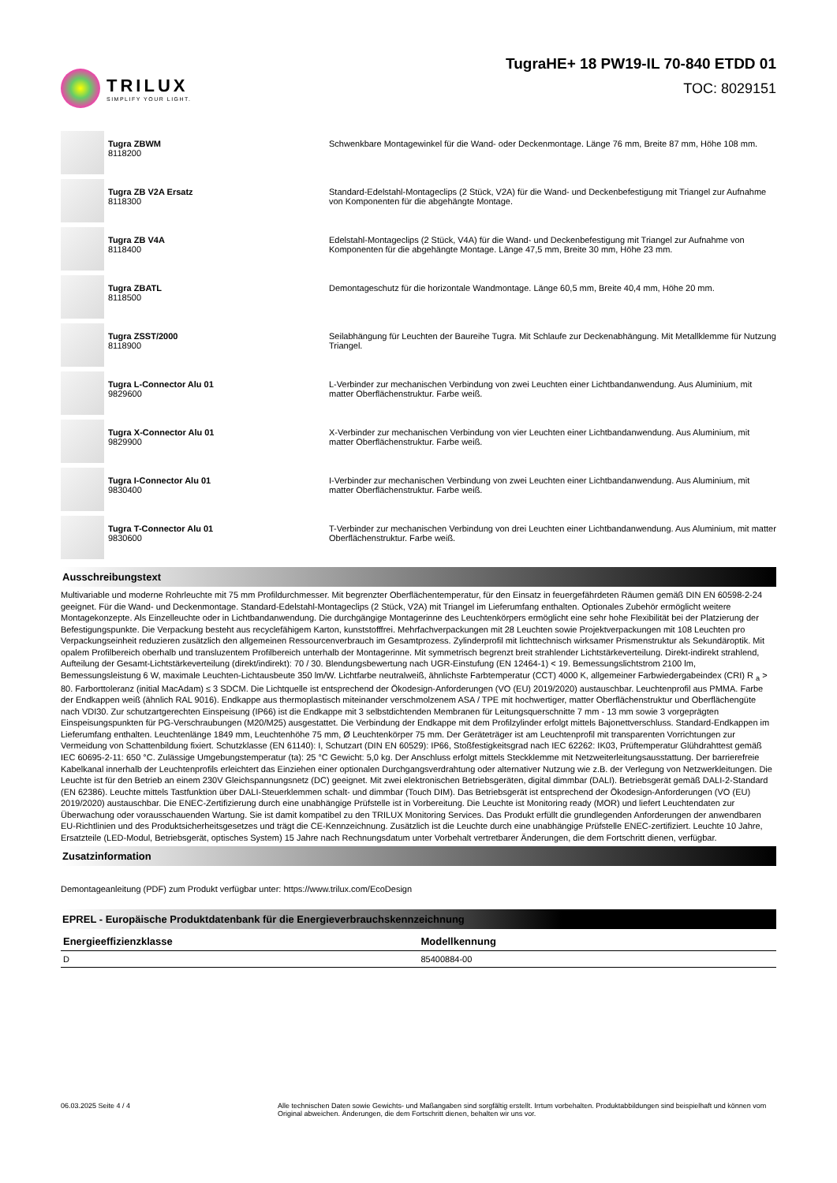TRILUX
SIMPLIFY YOUR LIGHT.
TugraHE+ 18 PW19-IL 70-840 ETDD 01
TOC: 8029151
Tugra ZBWM
8118200
Schwenkbare Montagewinkel für die Wand- oder Deckenmontage. Länge 76 mm, Breite 87 mm, Höhe 108 mm.
Tugra ZB V2A Ersatz
8118300
Standard-Edelstahl-Montageclips (2 Stück, V2A) für die Wand- und Deckenbefestigung mit Triangel zur Aufnahme von Komponenten für die abgehängte Montage.
Tugra ZB V4A
8118400
Edelstahl-Montageclips (2 Stück, V4A) für die Wand- und Deckenbefestigung mit Triangel zur Aufnahme von Komponenten für die abgehängte Montage. Länge 47,5 mm, Breite 30 mm, Höhe 23 mm.
Tugra ZBATL
8118500
Demontageschutz für die horizontale Wandmontage. Länge 60,5 mm, Breite 40,4 mm, Höhe 20 mm.
Tugra ZSST/2000
8118900
Seilabhängung für Leuchten der Baureihe Tugra. Mit Schlaufe zur Deckenabhängung. Mit Metallklemme für Nutzung Triangel.
Tugra L-Connector Alu 01
9829600
L-Verbinder zur mechanischen Verbindung von zwei Leuchten einer Lichtbandanwendung. Aus Aluminium, mit matter Oberflächenstruktur. Farbe weiß.
Tugra X-Connector Alu 01
9829900
X-Verbinder zur mechanischen Verbindung von vier Leuchten einer Lichtbandanwendung. Aus Aluminium, mit matter Oberflächenstruktur. Farbe weiß.
Tugra I-Connector Alu 01
9830400
I-Verbinder zur mechanischen Verbindung von zwei Leuchten einer Lichtbandanwendung. Aus Aluminium, mit matter Oberflächenstruktur. Farbe weiß.
Tugra T-Connector Alu 01
9830600
T-Verbinder zur mechanischen Verbindung von drei Leuchten einer Lichtbandanwendung. Aus Aluminium, mit matter Oberflächenstruktur. Farbe weiß.
Ausschreibungstext
Multivariable und moderne Rohrleuchte mit 75 mm Profildurchmesser. Mit begrenzter Oberflächentemperatur, für den Einsatz in feuergefährdeten Räumen gemäß DIN EN 60598-2-24 geeignet. Für die Wand- und Deckenmontage. Standard-Edelstahl-Montageclips (2 Stück, V2A) mit Triangel im Lieferumfang enthalten. Optionales Zubehör ermöglicht weitere Montagekonzepte. Als Einzelleuchte oder in Lichtbandanwendung. Die durchgängige Montagerinne des Leuchtenkörpers ermöglicht eine sehr hohe Flexibilität bei der Platzierung der Befestigungspunkte. Die Verpackung besteht aus recyclefähigem Karton, kunststofffrei. Mehrfachverpackungen mit 28 Leuchten sowie Projektverpackungen mit 108 Leuchten pro Verpackungseinheit reduzieren zusätzlich den allgemeinen Ressourcenverbrauch im Gesamtprozess. Zylinderprofil mit lichttechnisch wirksamer Prismenstruktur als Sekundäroptik. Mit opalem Profilbereich oberhalb und transluzentem Profilbereich unterhalb der Montagerinne. Mit symmetrisch begrenzt breit strahlender Lichtstärkeverteilung. Direkt-indirekt strahlend, Aufteilung der Gesamt-Lichtstärkeverteilung (direkt/indirekt): 70 / 30. Blendungsbewertung nach UGR-Einstufung (EN 12464-1) < 19. Bemessungslichtstrom 2100 lm, Bemessungsleistung 6 W, maximale Leuchten-Lichtausbeute 350 lm/W. Lichtfarbe neutralweiß, ähnlichste Farbtemperatur (CCT) 4000 K, allgemeiner Farbwiedergabeindex (CRI) R <sub>a</sub> > 80. Farborttoleranz (initial MacAdam) ≤ 3 SDCM. Die Lichtquelle ist entsprechend der Ökodesign-Anforderungen (VO (EU) 2019/2020) austauschbar. Leuchtenprofil aus PMMA. Farbe der Endkappen weiß (ähnlich RAL 9016). Endkappe aus thermoplastisch miteinander verschmolzenem ASA / TPE mit hochwertiger, matter Oberflächenstruktur und Oberflächengüte nach VDI30. Zur schutzartgerechten Einspeisung (IP66) ist die Endkappe mit 3 selbstdichtenden Membranen für Leitungsquerschnitte 7 mm - 13 mm sowie 3 vorgeprägten Einspeisungspunkten für PG-Verschraubungen (M20/M25) ausgestattet. Die Verbindung der Endkappe mit dem Profilzylinder erfolgt mittels Bajonettverschluss. Standard-Endkappen im Lieferumfang enthalten. Leuchtenlänge 1849 mm, Leuchtenhöhe 75 mm, Ø Leuchtenkörper 75 mm. Der Geräteträger ist am Leuchtenprofil mit transparenten Vorrichtungen zur Vermeidung von Schattenbildung fixiert. Schutzklasse (EN 61140): I, Schutzart (DIN EN 60529): IP66, Stoßfestigkeitsgrad nach IEC 62262: IK03, Prüftemperatur Glühdrahttest gemäß IEC 60695-2-11: 650 °C. Zulässige Umgebungstemperatur (ta): 25 °C Gewicht: 5,0 kg. Der Anschluss erfolgt mittels Steckklemme mit Netzweiterleitungsausstattung. Der barrierefreie Kabelkanal innerhalb der Leuchtenprofils erleichtert das Einziehen einer optionalen Durchgangsverdrahtung oder alternativer Nutzung wie z.B. der Verlegung von Netzwerkleitungen. Die Leuchte ist für den Betrieb an einem 230V Gleichspannungsnetz (DC) geeignet. Mit zwei elektronischen Betriebsgeräten, digital dimmbar (DALI). Betriebsgerät gemäß DALI-2-Standard (EN 62386). Leuchte mittels Tastfunktion über DALI-Steuerklemmen schalt- und dimmbar (Touch DIM). Das Betriebsgerät ist entsprechend der Ökodesign-Anforderungen (VO (EU) 2019/2020) austauschbar. Die ENEC-Zertifizierung durch eine unabhängige Prüfstelle ist in Vorbereitung. Die Leuchte ist Monitoring ready (MOR) und liefert Leuchtendaten zur Überwachung oder vorausschauenden Wartung. Sie ist damit kompatibel zu den TRILUX Monitoring Services. Das Produkt erfüllt die grundlegenden Anforderungen der anwendbaren EU-Richtlinien und des Produktsicherheitsgesetzes und trägt die CE-Kennzeichnung. Zusätzlich ist die Leuchte durch eine unabhängige Prüfstelle ENEC-zertifiziert. Leuchte 10 Jahre, Ersatzteile (LED-Modul, Betriebsgerät, optisches System) 15 Jahre nach Rechnungsdatum unter Vorbehalt vertretbarer Änderungen, die dem Fortschritt dienen, verfügbar.
Zusatzinformation
Demontageanleitung (PDF) zum Produkt verfügbar unter: https://www.trilux.com/EcoDesign
EPREL - Europäische Produktdatenbank für die Energieverbrauchskennzeichnung
| Energieeffizienzklasse | Modellkennung |
| --- | --- |
| D | 85400884-00 |
06.03.2025 Seite 4 / 4 Alle technischen Daten sowie Gewichts- und Maßangaben sind sorgfältig erstellt. Irrtum vorbehalten. Produktabbildungen sind beispielhaft und können vom Original abweichen. Änderungen, die dem Fortschritt dienen, behalten wir uns vor.